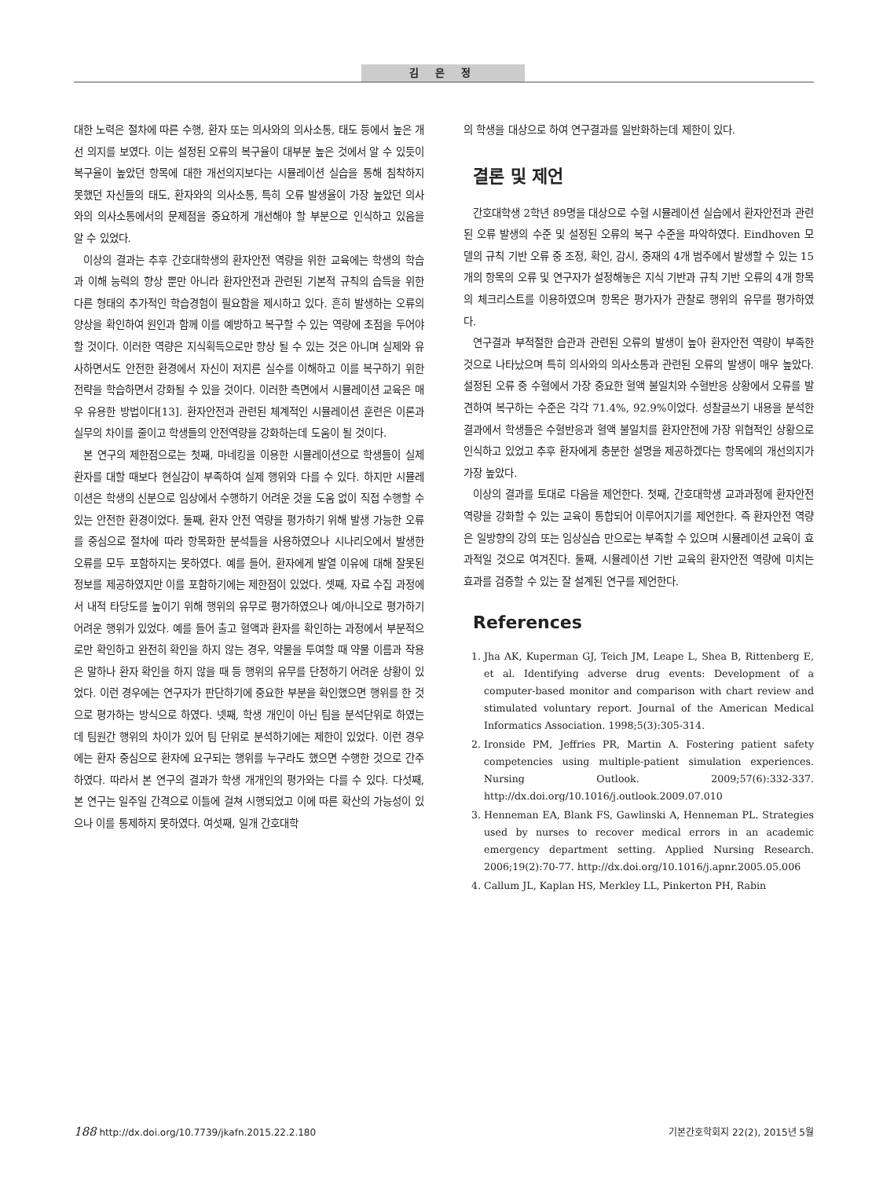김 은 정
대한 노력은 절차에 따른 수행, 환자 또는 의사와의 의사소통, 태도 등에서 높은 개선 의지를 보였다. 이는 설정된 오류의 복구율이 대부분 높은 것에서 알 수 있듯이 복구율이 높았던 항목에 대한 개선의지보다는 시뮬레이션 실습을 통해 침착하지 못했던 자신들의 태도, 환자와의 의사소통, 특히 오류 발생율이 가장 높았던 의사와의 의사소통에서의 문제점을 중요하게 개선해야 할 부분으로 인식하고 있음을 알 수 있었다.
이상의 결과는 추후 간호대학생의 환자안전 역량을 위한 교육에는 학생의 학습과 이해 능력의 향상 뿐만 아니라 환자안전과 관련된 기본적 규칙의 습득을 위한 다른 형태의 추가적인 학습경험이 필요함을 제시하고 있다. 흔히 발생하는 오류의 양상을 확인하여 원인과 함께 이를 예방하고 복구할 수 있는 역량에 초점을 두어야 할 것이다. 이러한 역량은 지식획득으로만 향상 될 수 있는 것은 아니며 실제와 유사하면서도 안전한 환경에서 자신이 저지른 실수를 이해하고 이를 복구하기 위한 전략을 학습하면서 강화될 수 있을 것이다. 이러한 측면에서 시뮬레이션 교육은 매우 유용한 방법이다[13]. 환자안전과 관련된 체계적인 시뮬레이션 훈련은 이론과 실무의 차이를 줄이고 학생들의 안전역량을 강화하는데 도움이 될 것이다.
본 연구의 제한점으로는 첫째, 마네킹을 이용한 시뮬레이션으로 학생들이 실제 환자를 대할 때보다 현실감이 부족하여 실제 행위와 다를 수 있다. 하지만 시뮬레이션은 학생의 신분으로 임상에서 수행하기 어려운 것을 도움 없이 직접 수행할 수 있는 안전한 환경이었다. 둘째, 환자 안전 역량을 평가하기 위해 발생 가능한 오류를 중심으로 절차에 따라 항목화한 분석틀을 사용하였으나 시나리오에서 발생한 오류를 모두 포함하지는 못하였다. 예를 들어, 환자에게 발열 이유에 대해 잘못된 정보를 제공하였지만 이를 포함하기에는 제한점이 있었다. 셋째, 자료 수집 과정에서 내적 타당도를 높이기 위해 행위의 유무로 평가하였으나 예/아니오로 평가하기 어려운 행위가 있었다. 예를 들어 출고 혈액과 환자를 확인하는 과정에서 부분적으로만 확인하고 완전히 확인을 하지 않는 경우, 약물을 투여할 때 약물 이름과 작용은 말하나 환자 확인을 하지 않을 때 등 행위의 유무를 단정하기 어려운 상황이 있었다. 이런 경우에는 연구자가 판단하기에 중요한 부분을 확인했으면 행위를 한 것으로 평가하는 방식으로 하였다. 넷째, 학생 개인이 아닌 팀을 분석단위로 하였는데 팀원간 행위의 차이가 있어 팀 단위로 분석하기에는 제한이 있었다. 이런 경우에는 환자 중심으로 환자에 요구되는 행위를 누구라도 했으면 수행한 것으로 간주하였다. 따라서 본 연구의 결과가 학생 개개인의 평가와는 다를 수 있다. 다섯째, 본 연구는 일주일 간격으로 이틀에 걸쳐 시행되었고 이에 따른 확산의 가능성이 있으나 이를 통제하지 못하였다. 여섯째, 일개 간호대학
의 학생을 대상으로 하여 연구결과를 일반화하는데 제한이 있다.
결론 및 제언
간호대학생 2학년 89명을 대상으로 수혈 시뮬레이션 실습에서 환자안전과 관련된 오류 발생의 수준 및 설정된 오류의 복구 수준을 파악하였다. Eindhoven 모델의 규칙 기반 오류 중 조정, 확인, 감시, 중재의 4개 범주에서 발생할 수 있는 15개의 항목의 오류 및 연구자가 설정해놓은 지식 기반과 규칙 기반 오류의 4개 항목의 체크리스트를 이용하였으며 항목은 평가자가 관찰로 행위의 유무를 평가하였다.
연구결과 부적절한 습관과 관련된 오류의 발생이 높아 환자안전 역량이 부족한 것으로 나타났으며 특히 의사와의 의사소통과 관련된 오류의 발생이 매우 높았다. 설정된 오류 중 수혈에서 가장 중요한 혈액 불일치와 수혈반응 상황에서 오류를 발견하여 복구하는 수준은 각각 71.4%, 92.9%이었다. 성찰글쓰기 내용을 분석한 결과에서 학생들은 수혈반응과 혈액 불일치를 환자안전에 가장 위협적인 상황으로 인식하고 있었고 추후 환자에게 충분한 설명을 제공하겠다는 항목에의 개선의지가 가장 높았다.
이상의 결과를 토대로 다음을 제언한다. 첫째, 간호대학생 교과과정에 환자안전 역량을 강화할 수 있는 교육이 통합되어 이루어지기를 제언한다. 즉 환자안전 역량은 일방향의 강의 또는 임상실습 만으로는 부족할 수 있으며 시뮬레이션 교육이 효과적일 것으로 여겨진다. 둘째, 시뮬레이션 기반 교육의 환자안전 역량에 미치는 효과를 검증할 수 있는 잘 설계된 연구를 제언한다.
References
1. Jha AK, Kuperman GJ, Teich JM, Leape L, Shea B, Rittenberg E, et al. Identifying adverse drug events: Development of a computer-based monitor and comparison with chart review and stimulated voluntary report. Journal of the American Medical Informatics Association. 1998;5(3):305-314.
2. Ironside PM, Jeffries PR, Martin A. Fostering patient safety competencies using multiple-patient simulation experiences. Nursing Outlook. 2009;57(6):332-337. http://dx.doi.org/10.1016/j.outlook.2009.07.010
3. Henneman EA, Blank FS, Gawlinski A, Henneman PL. Strategies used by nurses to recover medical errors in an academic emergency department setting. Applied Nursing Research. 2006;19(2):70-77. http://dx.doi.org/10.1016/j.apnr.2005.05.006
4. Callum JL, Kaplan HS, Merkley LL, Pinkerton PH, Rabin
188 http://dx.doi.org/10.7739/jkafn.2015.22.2.180 기본간호학회지 22(2), 2015년 5월